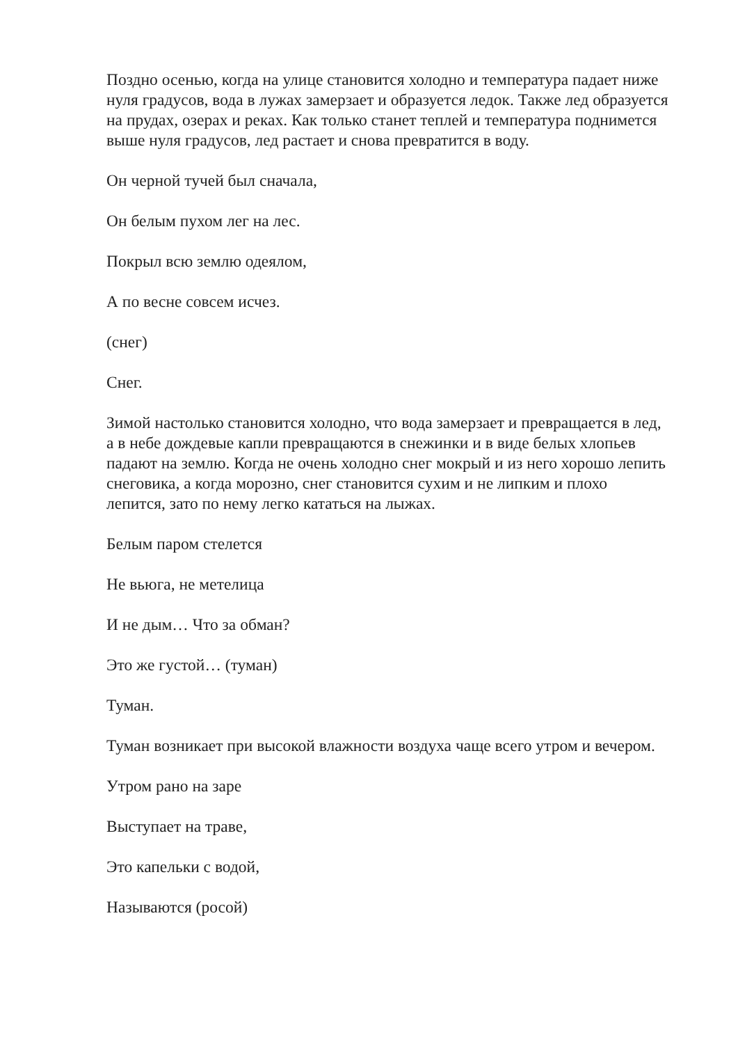Поздно осенью, когда на улице становится холодно и температура падает ниже нуля градусов, вода в лужах замерзает и образуется ледок. Также лед образуется на прудах, озерах и реках. Как только станет теплей и температура поднимется выше нуля градусов, лед растает и снова превратится в воду.
Он черной тучей был сначала,
Он белым пухом лег на лес.
Покрыл всю землю одеялом,
А по весне совсем исчез.
(снег)
Снег.
Зимой настолько становится холодно, что вода замерзает и превращается в лед, а в небе дождевые капли превращаются в снежинки и в виде белых хлопьев падают на землю. Когда не очень холодно снег мокрый и из него хорошо лепить снеговика, а когда морозно, снег становится сухим и не липким и плохо лепится, зато по нему легко кататься на лыжах.
Белым паром стелется
Не вьюга, не метелица
И не дым… Что за обман?
Это же густой… (туман)
Туман.
Туман возникает при высокой влажности воздуха чаще всего утром и вечером.
Утром рано на заре
Выступает на траве,
Это капельки с водой,
Называются (росой)